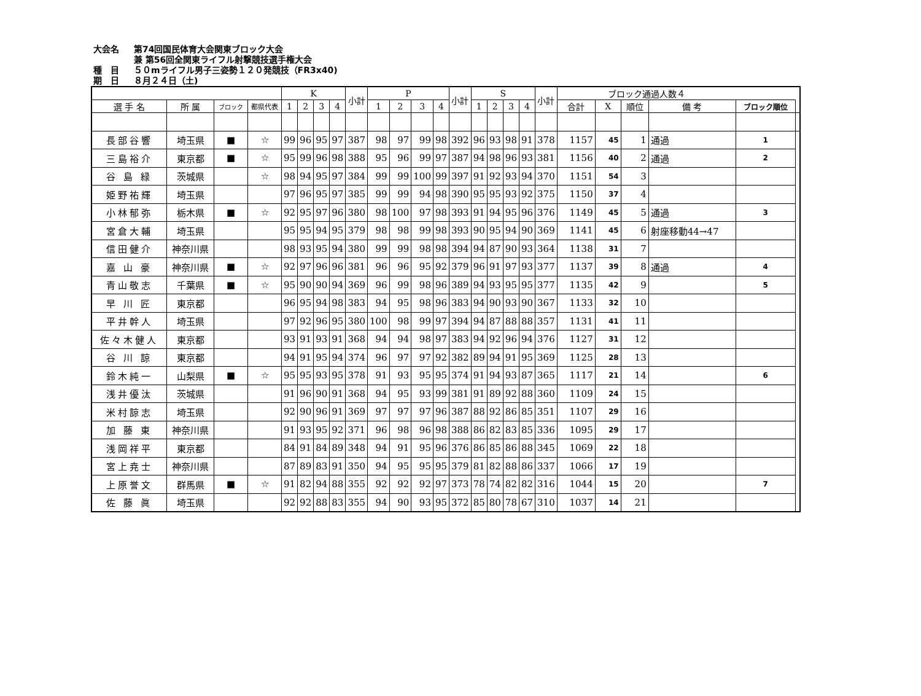大会名 第74回国民体育大会関東ブロック大会
兼 第56回全関東ライフル射撃競技選手権大会
種　目 ５０mライフル男子三姿勢１２０発競技（FR3x40)
期　日 ８月２４日（土)
| | | | | K | | | | 小計 | P | | | | 小計 | S | | | | 小計 | ブロック通過人数４ | | | | | |
| --- | --- | --- | --- | --- | --- | --- | --- | --- | --- | --- | --- | --- | --- | --- | --- | --- | --- | --- | --- | --- | --- | --- | --- | --- |
| 選 手 名 | 所 属 | ブロック | 都県代表 | 1 | 2 | 3 | 4 | | 1 | 2 | 3 | 4 | | 1 | 2 | 3 | 4 | | 合計 | X | 順位 | 備 考 | ブロック順位 | |
| 長部谷響 | 埼玉県 | ■ | ☆ | 99 | 96 | 95 | 97 | 387 | 98 | 97 | 99 | 98 | 392 | 96 | 93 | 98 | 91 | 378 | 1157 | 45 | 1 | 通過 | 1 | |
| 三島裕介 | 東京都 | ■ | ☆ | 95 | 99 | 96 | 98 | 388 | 95 | 96 | 99 | 97 | 387 | 94 | 98 | 96 | 93 | 381 | 1156 | 40 | 2 | 通過 | 2 | |
| 谷 島 緑 | 茨城県 | | ☆ | 98 | 94 | 95 | 97 | 384 | 99 | 99 | 100 | 99 | 397 | 91 | 92 | 93 | 94 | 370 | 1151 | 54 | 3 | | | |
| 姫野祐輝 | 埼玉県 | | | 97 | 96 | 95 | 97 | 385 | 99 | 99 | 94 | 98 | 390 | 95 | 95 | 93 | 92 | 375 | 1150 | 37 | 4 | | | |
| 小林郁弥 | 栃木県 | ■ | ☆ | 92 | 95 | 97 | 96 | 380 | 98 | 100 | 97 | 98 | 393 | 91 | 94 | 95 | 96 | 376 | 1149 | 45 | 5 | 通過 | 3 | |
| 宮倉大輔 | 埼玉県 | | | 95 | 95 | 94 | 95 | 379 | 98 | 98 | 99 | 98 | 393 | 90 | 95 | 94 | 90 | 369 | 1141 | 45 | 6 | 射座移動44→47 | | |
| 信田健介 | 神奈川県 | | | 98 | 93 | 95 | 94 | 380 | 99 | 99 | 98 | 98 | 394 | 94 | 87 | 90 | 93 | 364 | 1138 | 31 | 7 | | | |
| 嘉 山 豪 | 神奈川県 | ■ | ☆ | 92 | 97 | 96 | 96 | 381 | 96 | 96 | 95 | 92 | 379 | 96 | 91 | 97 | 93 | 377 | 1137 | 39 | 8 | 通過 | 4 | |
| 青山敬志 | 千葉県 | ■ | ☆ | 95 | 90 | 90 | 94 | 369 | 96 | 99 | 98 | 96 | 389 | 94 | 93 | 95 | 95 | 377 | 1135 | 42 | 9 | | 5 | |
| 早 川 匠 | 東京都 | | | 96 | 95 | 94 | 98 | 383 | 94 | 95 | 98 | 96 | 383 | 94 | 90 | 93 | 90 | 367 | 1133 | 32 | 10 | | | |
| 平井幹人 | 埼玉県 | | | 97 | 92 | 96 | 95 | 380 | 100 | 98 | 99 | 97 | 394 | 94 | 87 | 88 | 88 | 357 | 1131 | 41 | 11 | | | |
| 佐々木健人 | 東京都 | | | 93 | 91 | 93 | 91 | 368 | 94 | 94 | 98 | 97 | 383 | 94 | 92 | 96 | 94 | 376 | 1127 | 31 | 12 | | | |
| 谷 川 諒 | 東京都 | | | 94 | 91 | 95 | 94 | 374 | 96 | 97 | 97 | 92 | 382 | 89 | 94 | 91 | 95 | 369 | 1125 | 28 | 13 | | | |
| 鈴木純一 | 山梨県 | ■ | ☆ | 95 | 95 | 93 | 95 | 378 | 91 | 93 | 95 | 95 | 374 | 91 | 94 | 93 | 87 | 365 | 1117 | 21 | 14 | | 6 | |
| 浅井優汰 | 茨城県 | | | 91 | 96 | 90 | 91 | 368 | 94 | 95 | 93 | 99 | 381 | 91 | 89 | 92 | 88 | 360 | 1109 | 24 | 15 | | | |
| 米村諒志 | 埼玉県 | | | 92 | 90 | 96 | 91 | 369 | 97 | 97 | 97 | 96 | 387 | 88 | 92 | 86 | 85 | 351 | 1107 | 29 | 16 | | | |
| 加 藤 東 | 神奈川県 | | | 91 | 93 | 95 | 92 | 371 | 96 | 98 | 96 | 98 | 388 | 86 | 82 | 83 | 85 | 336 | 1095 | 29 | 17 | | | |
| 浅岡祥平 | 東京都 | | | 84 | 91 | 84 | 89 | 348 | 94 | 91 | 95 | 96 | 376 | 86 | 85 | 86 | 88 | 345 | 1069 | 22 | 18 | | | |
| 宮上尭士 | 神奈川県 | | | 87 | 89 | 83 | 91 | 350 | 94 | 95 | 95 | 95 | 379 | 81 | 82 | 88 | 86 | 337 | 1066 | 17 | 19 | | | |
| 上原誉文 | 群馬県 | ■ | ☆ | 91 | 82 | 94 | 88 | 355 | 92 | 92 | 92 | 97 | 373 | 78 | 74 | 82 | 82 | 316 | 1044 | 15 | 20 | | 7 | |
| 佐 藤 眞 | 埼玉県 | | | 92 | 92 | 88 | 83 | 355 | 94 | 90 | 93 | 95 | 372 | 85 | 80 | 78 | 67 | 310 | 1037 | 14 | 21 | | | |